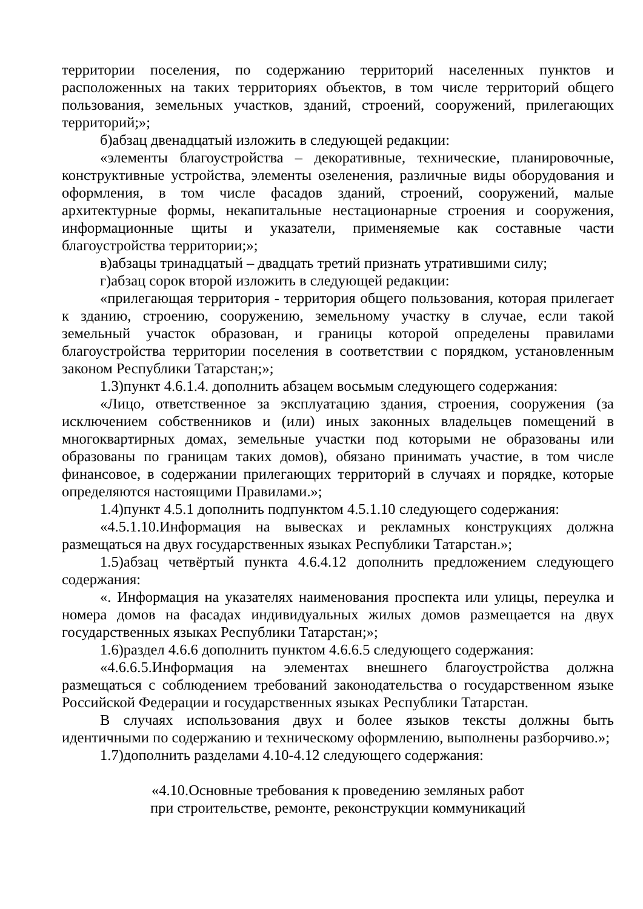территории поселения, по содержанию территорий населенных пунктов и расположенных на таких территориях объектов, в том числе территорий общего пользования, земельных участков, зданий, строений, сооружений, прилегающих территорий;»;
б)абзац двенадцатый изложить в следующей редакции:
«элементы благоустройства – декоративные, технические, планировочные, конструктивные устройства, элементы озеленения, различные виды оборудования и оформления, в том числе фасадов зданий, строений, сооружений, малые архитектурные формы, некапитальные нестационарные строения и сооружения, информационные щиты и указатели, применяемые как составные части благоустройства территории;»;
в)абзацы тринадцатый – двадцать третий признать утратившими силу;
г)абзац сорок второй изложить в следующей редакции:
«прилегающая территория - территория общего пользования, которая прилегает к зданию, строению, сооружению, земельному участку в случае, если такой земельный участок образован, и границы которой определены правилами благоустройства территории поселения в соответствии с порядком, установленным законом Республики Татарстан;»;
1.3)пункт 4.6.1.4. дополнить абзацем восьмым следующего содержания:
«Лицо, ответственное за эксплуатацию здания, строения, сооружения (за исключением собственников и (или) иных законных владельцев помещений в многоквартирных домах, земельные участки под которыми не образованы или образованы по границам таких домов), обязано принимать участие, в том числе финансовое, в содержании прилегающих территорий в случаях и порядке, которые определяются настоящими Правилами.»;
1.4)пункт 4.5.1 дополнить подпунктом 4.5.1.10 следующего содержания:
«4.5.1.10.Информация на вывесках и рекламных конструкциях должна размещаться на двух государственных языках Республики Татарстан.»;
1.5)абзац четвёртый пункта 4.6.4.12 дополнить предложением следующего содержания:
«. Информация на указателях наименования проспекта или улицы, переулка и номера домов на фасадах индивидуальных жилых домов размещается на двух государственных языках Республики Татарстан;»;
1.6)раздел 4.6.6 дополнить пунктом 4.6.6.5 следующего содержания:
«4.6.6.5.Информация на элементах внешнего благоустройства должна размещаться с соблюдением требований законодательства о государственном языке Российской Федерации и государственных языках Республики Татарстан.
В случаях использования двух и более языков тексты должны быть идентичными по содержанию и техническому оформлению, выполнены разборчиво.»;
1.7)дополнить разделами 4.10-4.12 следующего содержания:
«4.10.Основные требования к проведению земляных работ
при строительстве, ремонте, реконструкции коммуникаций